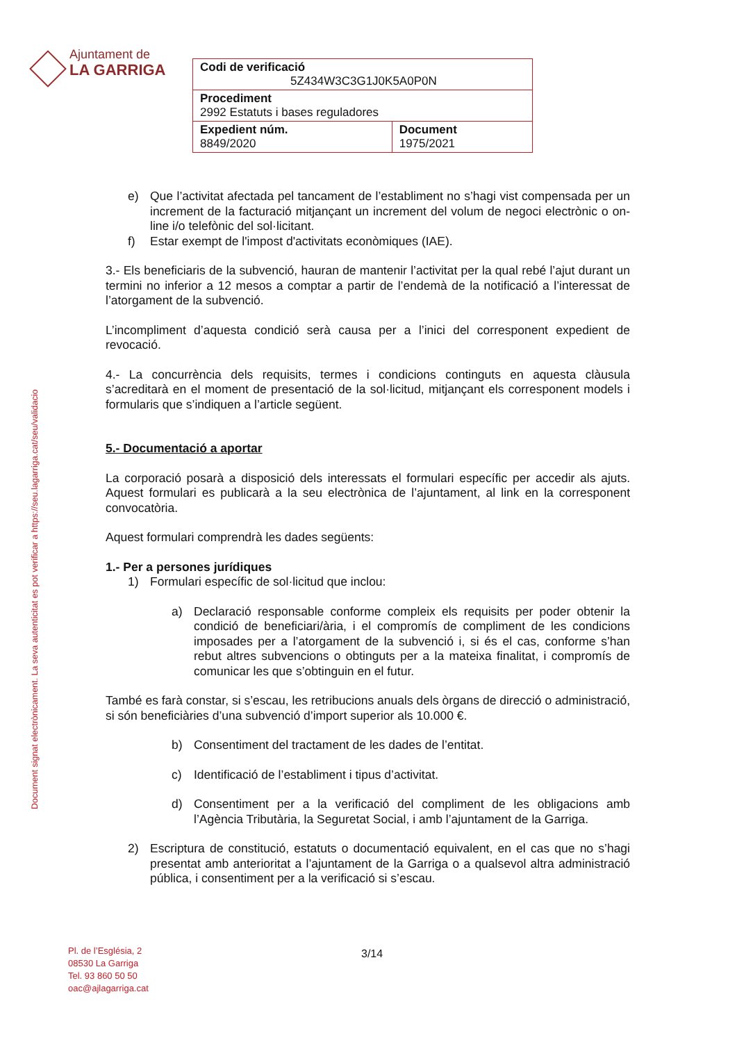Ajuntament de
LA GARRIGA
| Codi de verificació 5Z434W3C3G1J0K5A0P0N | |
| Procediment 2992 Estatuts i bases reguladores | |
| Expedient núm. 8849/2020 | Document 1975/2021 |
Document signat electrònicament. La seva autenticitat es pot verificar a https://seu.lagarriga.cat/seu/validacio
e) Que l’activitat afectada pel tancament de l’establiment no s’hagi vist compensada per un increment de la facturació mitjançant un increment del volum de negoci electrònic o on-line i/o telefònic del sol·licitant.
f) Estar exempt de l'impost d'activitats econòmiques (IAE).
3.- Els beneficiaris de la subvenció, hauran de mantenir l’activitat per la qual rebé l’ajut durant un termini no inferior a 12 mesos a comptar a partir de l’endemà de la notificació a l’interessat de l’atorgament de la subvenció.
L’incompliment d’aquesta condició serà causa per a l’inici del corresponent expedient de revocació.
4.- La concurrència dels requisits, termes i condicions continguts en aquesta clàusula s’acreditarà en el moment de presentació de la sol·licitud, mitjançant els corresponent models i formularis que s’indiquen a l’article següent.
5.- Documentació a aportar
La corporació posarà a disposició dels interessats el formulari específic per accedir als ajuts. Aquest formulari es publicarà a la seu electrònica de l’ajuntament, al link en la corresponent convocatòria.
Aquest formulari comprendrà les dades següents:
1.- Per a persones jurídiques
1) Formulari específic de sol·licitud que inclou:
a) Declaració responsable conforme compleix els requisits per poder obtenir la condició de beneficiari/ària, i el compromís de compliment de les condicions imposades per a l’atorgament de la subvenció i, si és el cas, conforme s’han rebut altres subvencions o obtinguts per a la mateixa finalitat, i compromís de comunicar les que s’obtinguin en el futur.
També es farà constar, si s’escau, les retribucions anuals dels òrgans de direcció o administració, si són beneficiàries d’una subvenció d’import superior als 10.000 €.
b) Consentiment del tractament de les dades de l’entitat.
c) Identificació de l’establiment i tipus d’activitat.
d) Consentiment per a la verificació del compliment de les obligacions amb l’Agència Tributària, la Seguretat Social, i amb l’ajuntament de la Garriga.
2) Escriptura de constitució, estatuts o documentació equivalent, en el cas que no s’hagi presentat amb anterioritat a l’ajuntament de la Garriga o a qualsevol altra administració pública, i consentiment per a la verificació si s’escau.
Pl. de l’Església, 2
08530 La Garriga
Tel. 93 860 50 50
oac@ajlagarriga.cat
3/14